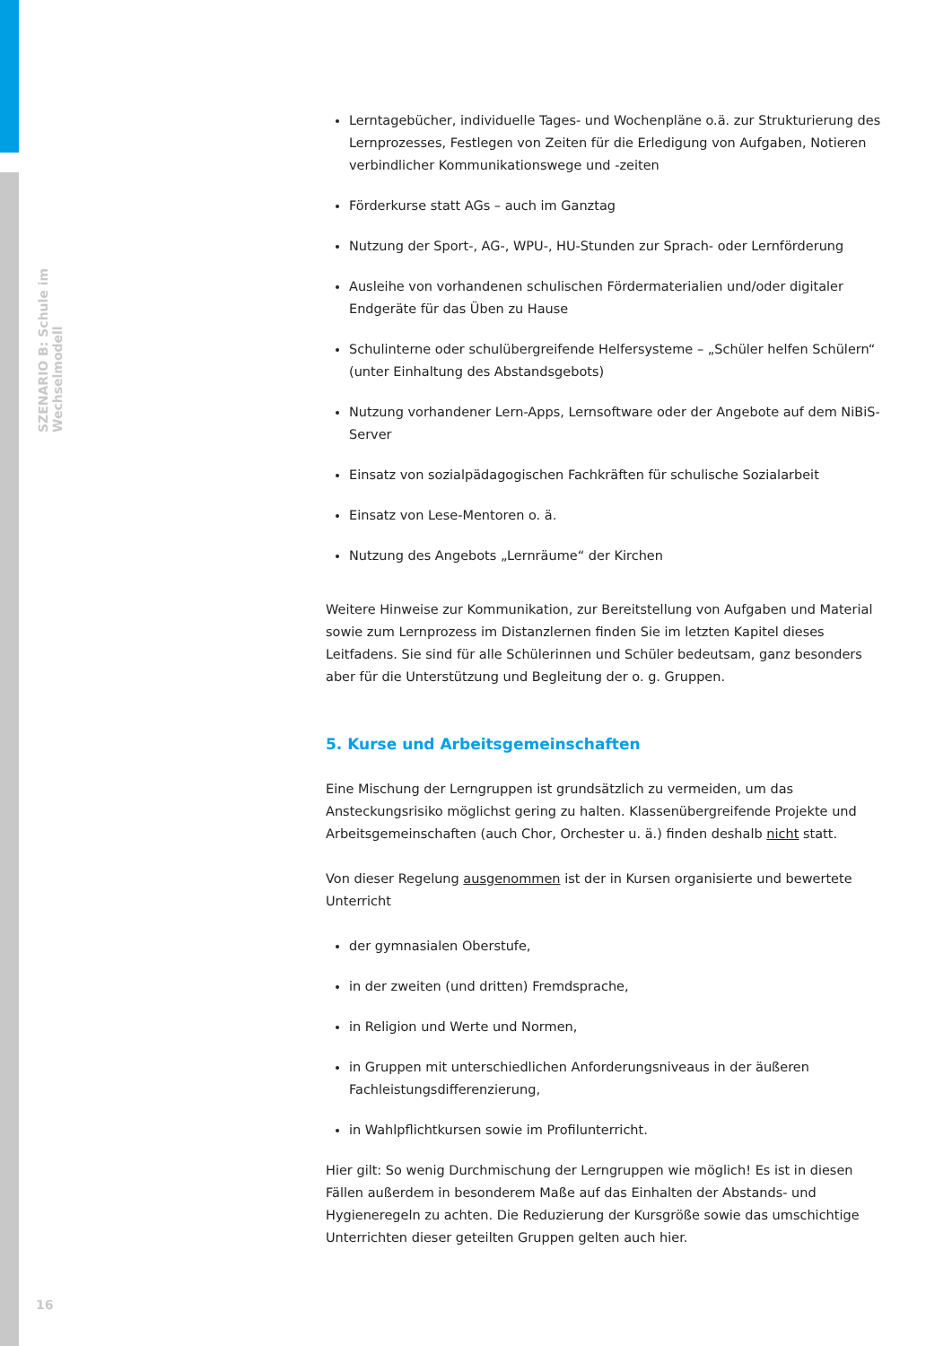SZENARIO B: Schule im Wechselmodell
Lerntagebücher, individuelle Tages- und Wochenpläne o.ä. zur Strukturierung des Lernprozesses, Festlegen von Zeiten für die Erledigung von Aufgaben, Notieren verbindlicher Kommunikationswege und -zeiten
Förderkurse statt AGs – auch im Ganztag
Nutzung der Sport-, AG-, WPU-, HU-Stunden zur Sprach- oder Lernförderung
Ausleihe von vorhandenen schulischen Fördermaterialien und/oder digitaler Endgeräte für das Üben zu Hause
Schulinterne oder schulübergreifende Helfersysteme – „Schüler helfen Schülern“ (unter Einhaltung des Abstandsgebots)
Nutzung vorhandener Lern-Apps, Lernsoftware oder der Angebote auf dem NiBiS-Server
Einsatz von sozialpädagogischen Fachkräften für schulische Sozialarbeit
Einsatz von Lese-Mentoren o. ä.
Nutzung des Angebots „Lernräume“ der Kirchen
Weitere Hinweise zur Kommunikation, zur Bereitstellung von Aufgaben und Material sowie zum Lernprozess im Distanzlernen finden Sie im letzten Kapitel dieses Leitfadens. Sie sind für alle Schülerinnen und Schüler bedeutsam, ganz besonders aber für die Unterstützung und Begleitung der o. g. Gruppen.
5. Kurse und Arbeitsgemeinschaften
Eine Mischung der Lerngruppen ist grundsätzlich zu vermeiden, um das Ansteckungsrisiko möglichst gering zu halten. Klassenübergreifende Projekte und Arbeitsgemeinschaften (auch Chor, Orchester u. ä.) finden deshalb nicht statt.
Von dieser Regelung ausgenommen ist der in Kursen organisierte und bewertete Unterricht
der gymnasialen Oberstufe,
in der zweiten (und dritten) Fremdsprache,
in Religion und Werte und Normen,
in Gruppen mit unterschiedlichen Anforderungsniveaus in der äußeren Fachleistungsdifferenzierung,
in Wahlpflichtkursen sowie im Profilunterricht.
Hier gilt: So wenig Durchmischung der Lerngruppen wie möglich! Es ist in diesen Fällen außerdem in besonderem Maße auf das Einhalten der Abstands- und Hygieneregeln zu achten. Die Reduzierung der Kursgröße sowie das umschichtige Unterrichten dieser geteilten Gruppen gelten auch hier.
16